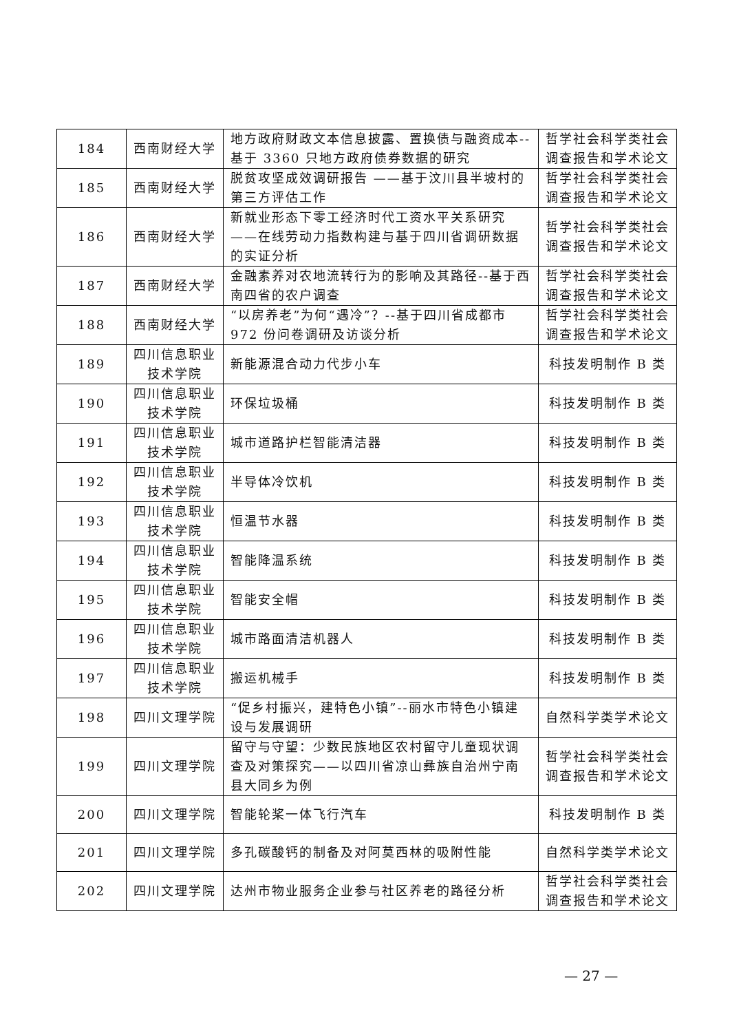| 184 | 西南财经大学 | 地方政府财政文本信息披露、置换债与融资成本--基于 3360 只地方政府债券数据的研究 | 哲学社会科学类社会调查报告和学术论文 |
| 185 | 西南财经大学 | 脱贫攻坚成效调研报告 ——基于汶川县半坡村的第三方评估工作 | 哲学社会科学类社会调查报告和学术论文 |
| 186 | 西南财经大学 | 新就业形态下零工经济时代工资水平关系研究——在线劳动力指数构建与基于四川省调研数据的实证分析 | 哲学社会科学类社会调查报告和学术论文 |
| 187 | 西南财经大学 | 金融素养对农地流转行为的影响及其路径--基于西南四省的农户调查 | 哲学社会科学类社会调查报告和学术论文 |
| 188 | 西南财经大学 | “以房养老”为何“遇冷”？--基于四川省成都市 972 份问卷调研及访谈分析 | 哲学社会科学类社会调查报告和学术论文 |
| 189 | 四川信息职业技术学院 | 新能源混合动力代步小车 | 科技发明制作 B 类 |
| 190 | 四川信息职业技术学院 | 环保垃圾桶 | 科技发明制作 B 类 |
| 191 | 四川信息职业技术学院 | 城市道路护栏智能清洁器 | 科技发明制作 B 类 |
| 192 | 四川信息职业技术学院 | 半导体冷饮机 | 科技发明制作 B 类 |
| 193 | 四川信息职业技术学院 | 恒温节水器 | 科技发明制作 B 类 |
| 194 | 四川信息职业技术学院 | 智能降温系统 | 科技发明制作 B 类 |
| 195 | 四川信息职业技术学院 | 智能安全帽 | 科技发明制作 B 类 |
| 196 | 四川信息职业技术学院 | 城市路面清洁机器人 | 科技发明制作 B 类 |
| 197 | 四川信息职业技术学院 | 搬运机械手 | 科技发明制作 B 类 |
| 198 | 四川文理学院 | “促乡村振兴，建特色小镇”--丽水市特色小镇建设与发展调研 | 自然科学类学术论文 |
| 199 | 四川文理学院 | 留守与守望：少数民族地区农村留守儿童现状调查及对策探究——以四川省凉山彝族自治州宁南县大同乡为例 | 哲学社会科学类社会调查报告和学术论文 |
| 200 | 四川文理学院 | 智能轮桨一体飞行汽车 | 科技发明制作 B 类 |
| 201 | 四川文理学院 | 多孔碳酸钙的制备及对阿莫西林的吸附性能 | 自然科学类学术论文 |
| 202 | 四川文理学院 | 达州市物业服务企业参与社区养老的路径分析 | 哲学社会科学类社会调查报告和学术论文 |
— 27 —